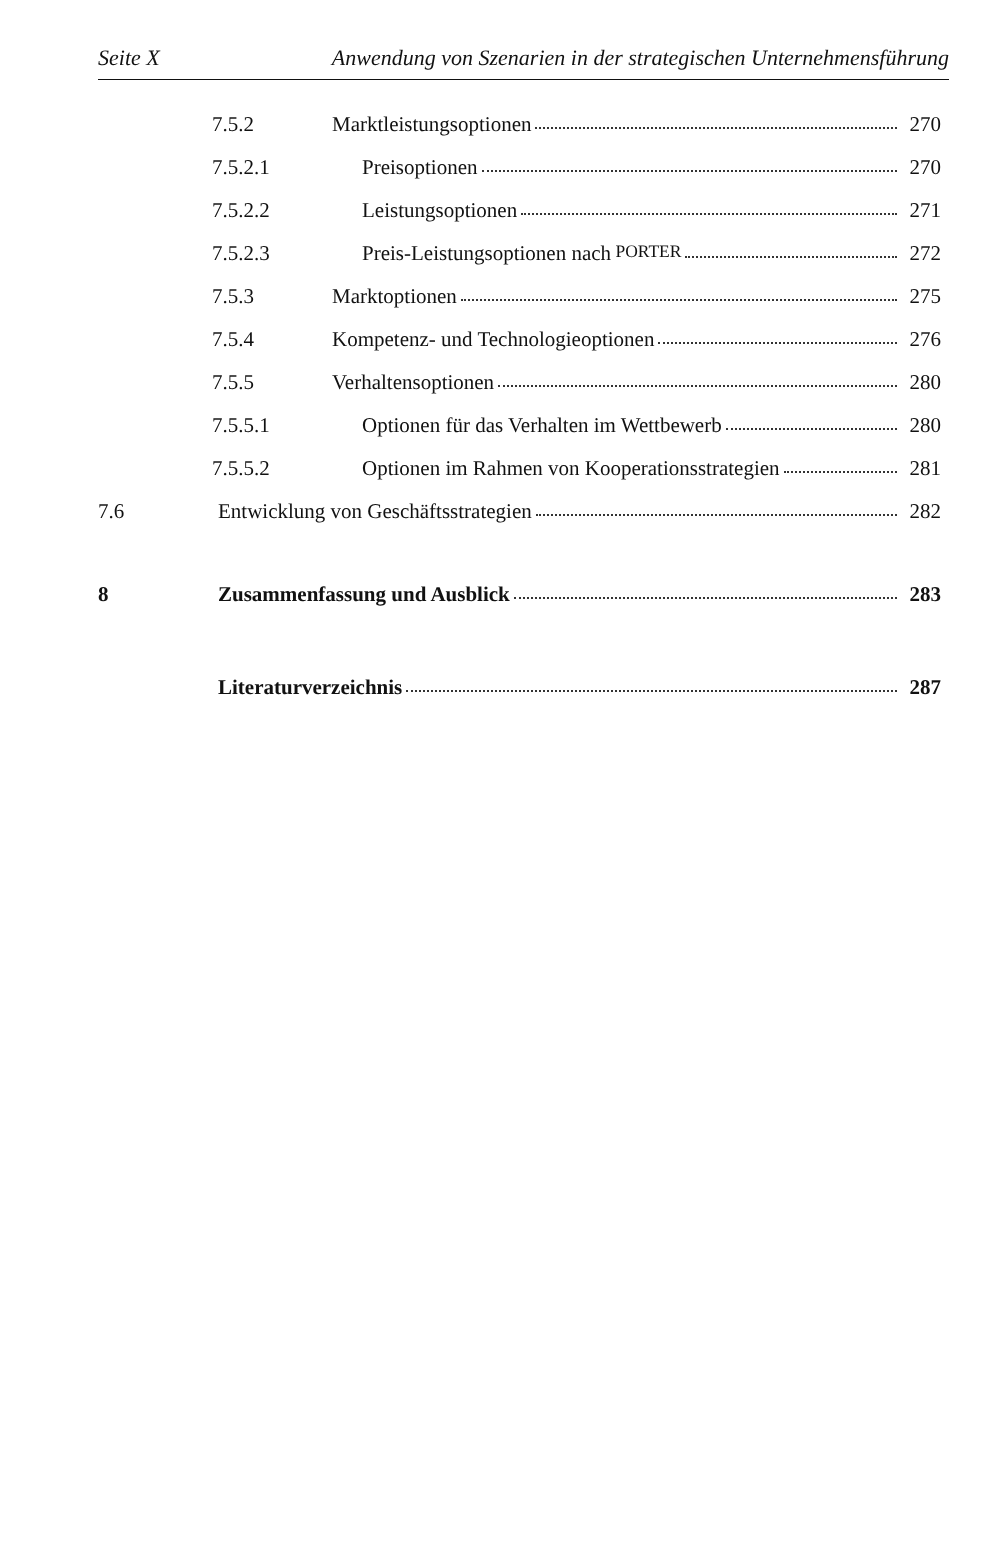Seite X Anwendung von Szenarien in der strategischen Unternehmensführung
7.5.2 Marktleistungsoptionen 270
7.5.2.1 Preisoptionen 270
7.5.2.2 Leistungsoptionen 271
7.5.2.3 Preis-Leistungsoptionen nach PORTER 272
7.5.3 Marktoptionen 275
7.5.4 Kompetenz- und Technologieoptionen 276
7.5.5 Verhaltensoptionen 280
7.5.5.1 Optionen für das Verhalten im Wettbewerb 280
7.5.5.2 Optionen im Rahmen von Kooperationsstrategien 281
7.6 Entwicklung von Geschäftsstrategien 282
8 Zusammenfassung und Ausblick 283
Literaturverzeichnis 287